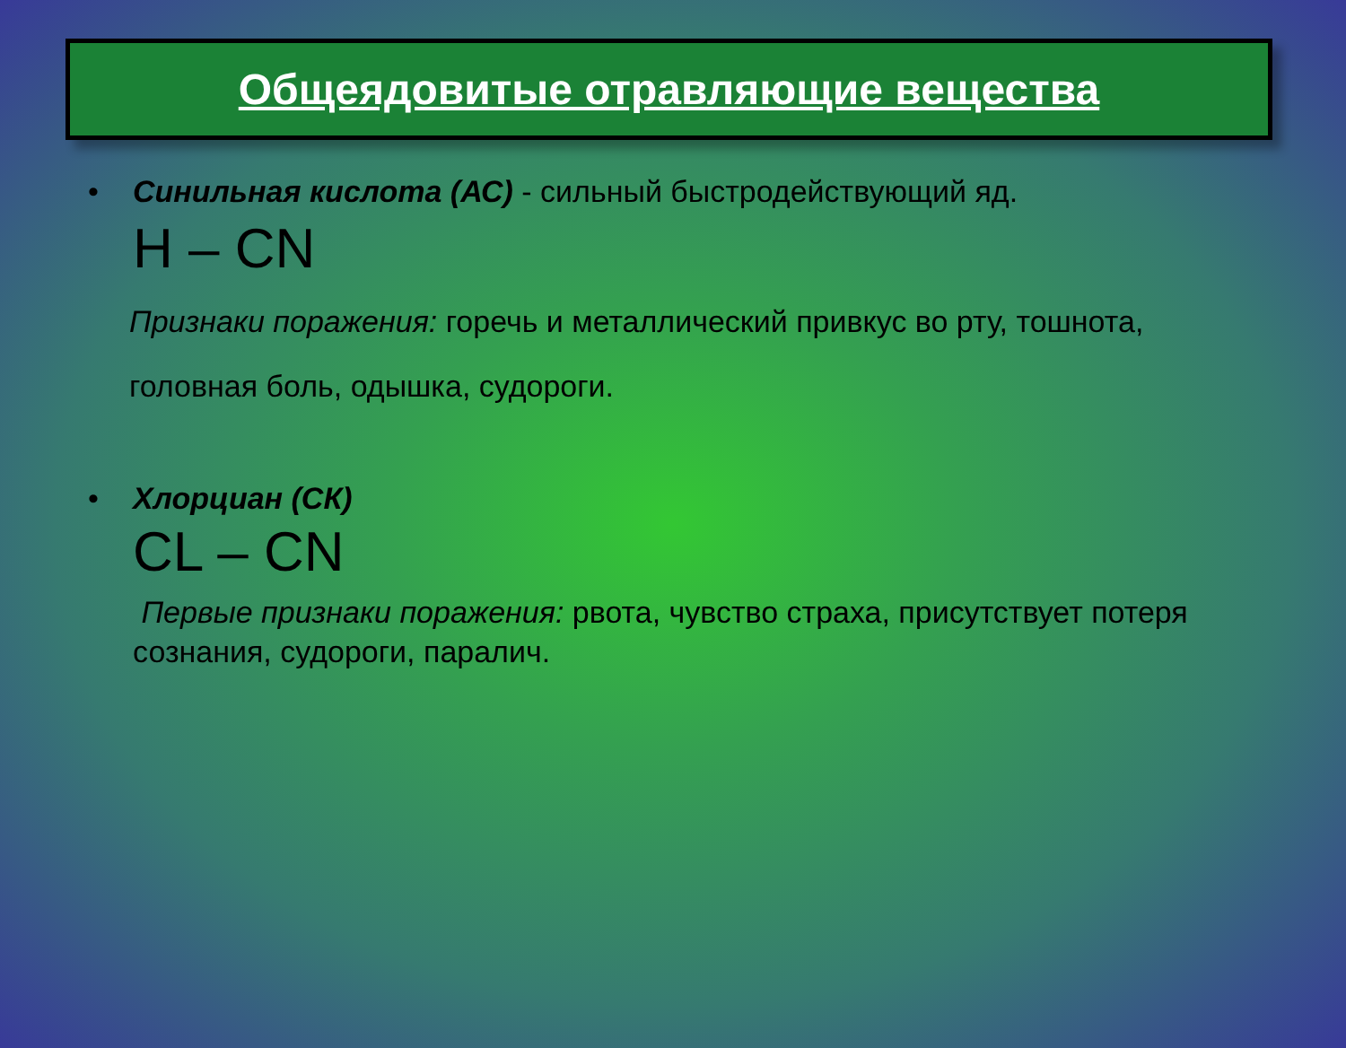Общеядовитые отравляющие вещества
• Синильная кислота (АС) - сильный быстродействующий яд.
H – CN
Признаки поражения: горечь и металлический привкус во рту, тошнота, головная боль, одышка, судороги.
• Хлорциан (СК)
CL – CN
Первые признаки поражения: рвота, чувство страха, присутствует потеря сознания, судороги, паралич.